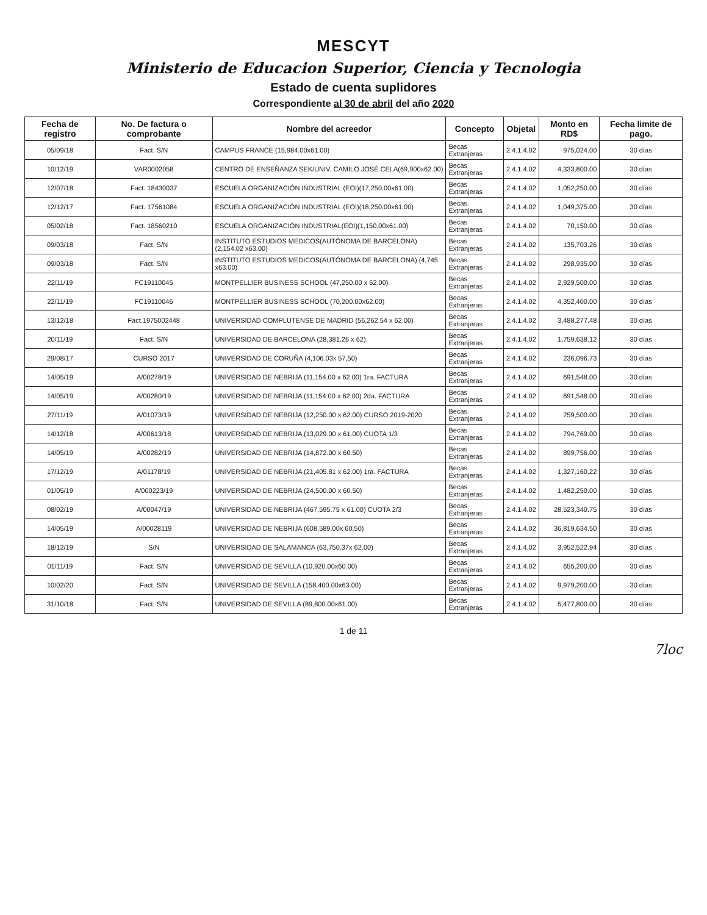MESCYT
Ministerio de Educacion Superior, Ciencia y Tecnologia
Estado de cuenta suplidores
Correspondiente al 30 de abril del año 2020
| Fecha de registro | No. De factura o comprobante | Nombre del acreedor | Concepto | Objetal | Monto en RD$ | Fecha limite de pago. |
| --- | --- | --- | --- | --- | --- | --- |
| 05/09/18 | Fact. S/N | CAMPUS FRANCE (15,984.00x61.00) | Becas Extranjeras | 2.4.1.4.02 | 975,024.00 | 30 días |
| 10/12/19 | VAR0002058 | CENTRO DE ENSEÑANZA SEK/UNIV. CAMILO JOSÉ CELA(69,900x62.00) | Becas Extranjeras | 2.4.1.4.02 | 4,333,800.00 | 30 días |
| 12/07/18 | Fact. 18430037 | ESCUELA ORGANIZACIÓN INDUSTRIAL (EOI)(17,250.00x61.00) | Becas Extranjeras | 2.4.1.4.02 | 1,052,250.00 | 30 días |
| 12/12/17 | Fact. 17561084 | ESCUELA ORGANIZACIÓN INDUSTRIAL (EOI)(18,250.00x61.00) | Becas Extranjeras | 2.4.1.4.02 | 1,049,375.00 | 30 días |
| 05/02/18 | Fact. 18560210 | ESCUELA ORGANIZACIÓN INDUSTRIAL(EOI)(1,150.00x61.00) | Becas Extranjeras | 2.4.1.4.02 | 70,150.00 | 30 días |
| 09/03/18 | Fact. S/N | INSTITUTO ESTUDIOS MEDICOS(AUTÓNOMA DE BARCELONA) (2,154.02 x63.00) | Becas Extranjeras | 2.4.1.4.02 | 135,703.26 | 30 días |
| 09/03/18 | Fact. S/N | INSTITUTO ESTUDIOS MEDICOS(AUTÓNOMA DE BARCELONA) (4,745 x63.00) | Becas Extranjeras | 2.4.1.4.02 | 298,935.00 | 30 días |
| 22/11/19 | FC19110045 | MONTPELLIER BUSINESS SCHOOL (47,250.00 x 62.00) | Becas Extranjeras | 2.4.1.4.02 | 2,929,500.00 | 30 días |
| 22/11/19 | FC19110046 | MONTPELLIER BUSINESS SCHOOL (70,200.00x62.00) | Becas Extranjeras | 2.4.1.4.02 | 4,352,400.00 | 30 días |
| 13/12/18 | Fact.1975002448 | UNIVERSIDAD COMPLUTENSE DE MADRID (56,262.54 x 62.00) | Becas Extranjeras | 2.4.1.4.02 | 3,488,277.48 | 30 días |
| 20/11/19 | Fact. S/N | UNIVERSIDAD DE BARCELONA (28,381.26 x 62) | Becas Extranjeras | 2.4.1.4.02 | 1,759,638.12 | 30 días |
| 29/08/17 | CURSO 2017 | UNIVERSIDAD DE CORUÑA (4,106.03x 57,50) | Becas Extranjeras | 2.4.1.4.02 | 236,096.73 | 30 días |
| 14/05/19 | A/00278/19 | UNIVERSIDAD DE NEBRIJA (11,154.00 x 62.00) 1ra. FACTURA | Becas Extranjeras | 2.4.1.4.02 | 691,548.00 | 30 días |
| 14/05/19 | A/00280/19 | UNIVERSIDAD DE NEBRIJA (11,154.00 x 62.00) 2da. FACTURA | Becas Extranjeras | 2.4.1.4.02 | 691,548.00 | 30 días |
| 27/11/19 | A/01073/19 | UNIVERSIDAD DE NEBRIJA (12,250.00 x 62.00) CURSO 2019-2020 | Becas Extranjeras | 2.4.1.4.02 | 759,500.00 | 30 días |
| 14/12/18 | A/00613/18 | UNIVERSIDAD DE NEBRIJA (13,029.00 x 61.00) CUOTA 1/3 | Becas Extranjeras | 2.4.1.4.02 | 794,769.00 | 30 días |
| 14/05/19 | A/00282/19 | UNIVERSIDAD DE NEBRIJA (14,872.00 x 60.50) | Becas Extranjeras | 2.4.1.4.02 | 899,756.00 | 30 días |
| 17/12/19 | A/01178/19 | UNIVERSIDAD DE NEBRIJA (21,405.81 x 62.00) 1ra. FACTURA | Becas Extranjeras | 2.4.1.4.02 | 1,327,160.22 | 30 días |
| 01/05/19 | A/000223/19 | UNIVERSIDAD DE NEBRIJA (24,500.00 x 60.50) | Becas Extranjeras | 2.4.1.4.02 | 1,482,250.00 | 30 días |
| 08/02/19 | A/00047/19 | UNIVERSIDAD DE NEBRIJA (467,595.75 x 61.00) CUOTA 2/3 | Becas Extranjeras | 2.4.1.4.02 | 28,523,340.75 | 30 días |
| 14/05/19 | A/00028119 | UNIVERSIDAD DE NEBRIJA (608,589.00x 60.50) | Becas Extranjeras | 2.4.1.4.02 | 36,819,634.50 | 30 días |
| 18/12/19 | S/N | UNIVERSIDAD DE SALAMANCA (63,750.37x 62.00) | Becas Extranjeras | 2.4.1.4.02 | 3,952,522.94 | 30 días |
| 01/11/19 | Fact. S/N | UNIVERSIDAD DE SEVILLA (10,920.00x60.00) | Becas Extranjeras | 2.4.1.4.02 | 655,200.00 | 30 días |
| 10/02/20 | Fact. S/N | UNIVERSIDAD DE SEVILLA (158,400.00x63.00) | Becas Extranjeras | 2.4.1.4.02 | 9,979,200.00 | 30 días |
| 31/10/18 | Fact. S/N | UNIVERSIDAD DE SEVILLA (89,800.00x61.00) | Becas Extranjeras | 2.4.1.4.02 | 5,477,800.00 | 30 días |
1 de 11
7loc